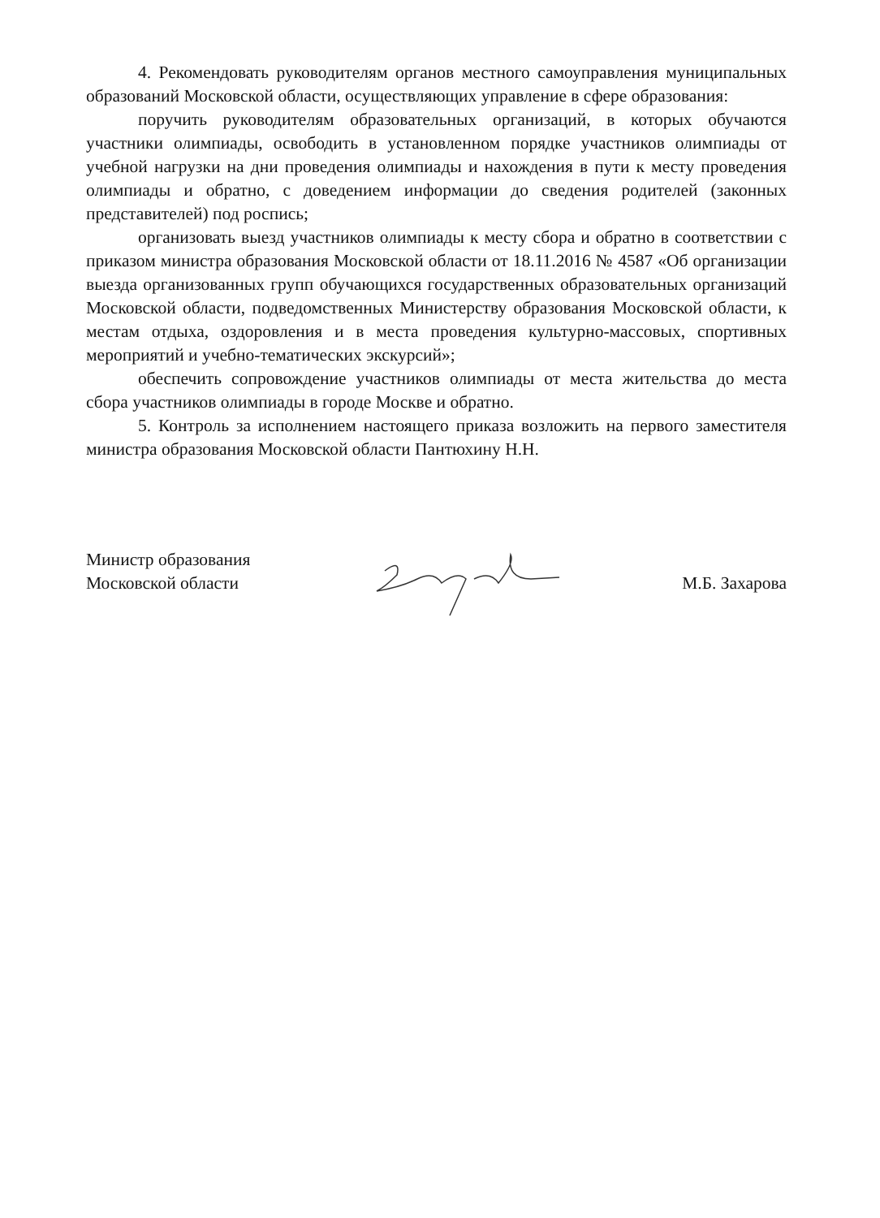4. Рекомендовать руководителям органов местного самоуправления муниципальных образований Московской области, осуществляющих управление в сфере образования:
поручить руководителям образовательных организаций, в которых обучаются участники олимпиады, освободить в установленном порядке участников олимпиады от учебной нагрузки на дни проведения олимпиады и нахождения в пути к месту проведения олимпиады и обратно, с доведением информации до сведения родителей (законных представителей) под роспись;
организовать выезд участников олимпиады к месту сбора и обратно в соответствии с приказом министра образования Московской области от 18.11.2016 № 4587 «Об организации выезда организованных групп обучающихся государственных образовательных организаций Московской области, подведомственных Министерству образования Московской области, к местам отдыха, оздоровления и в места проведения культурно-массовых, спортивных мероприятий и учебно-тематических экскурсий»;
обеспечить сопровождение участников олимпиады от места жительства до места сбора участников олимпиады в городе Москве и обратно.
5. Контроль за исполнением настоящего приказа возложить на первого заместителя министра образования Московской области Пантюхину Н.Н.
Министр образования
Московской области
М.Б. Захарова